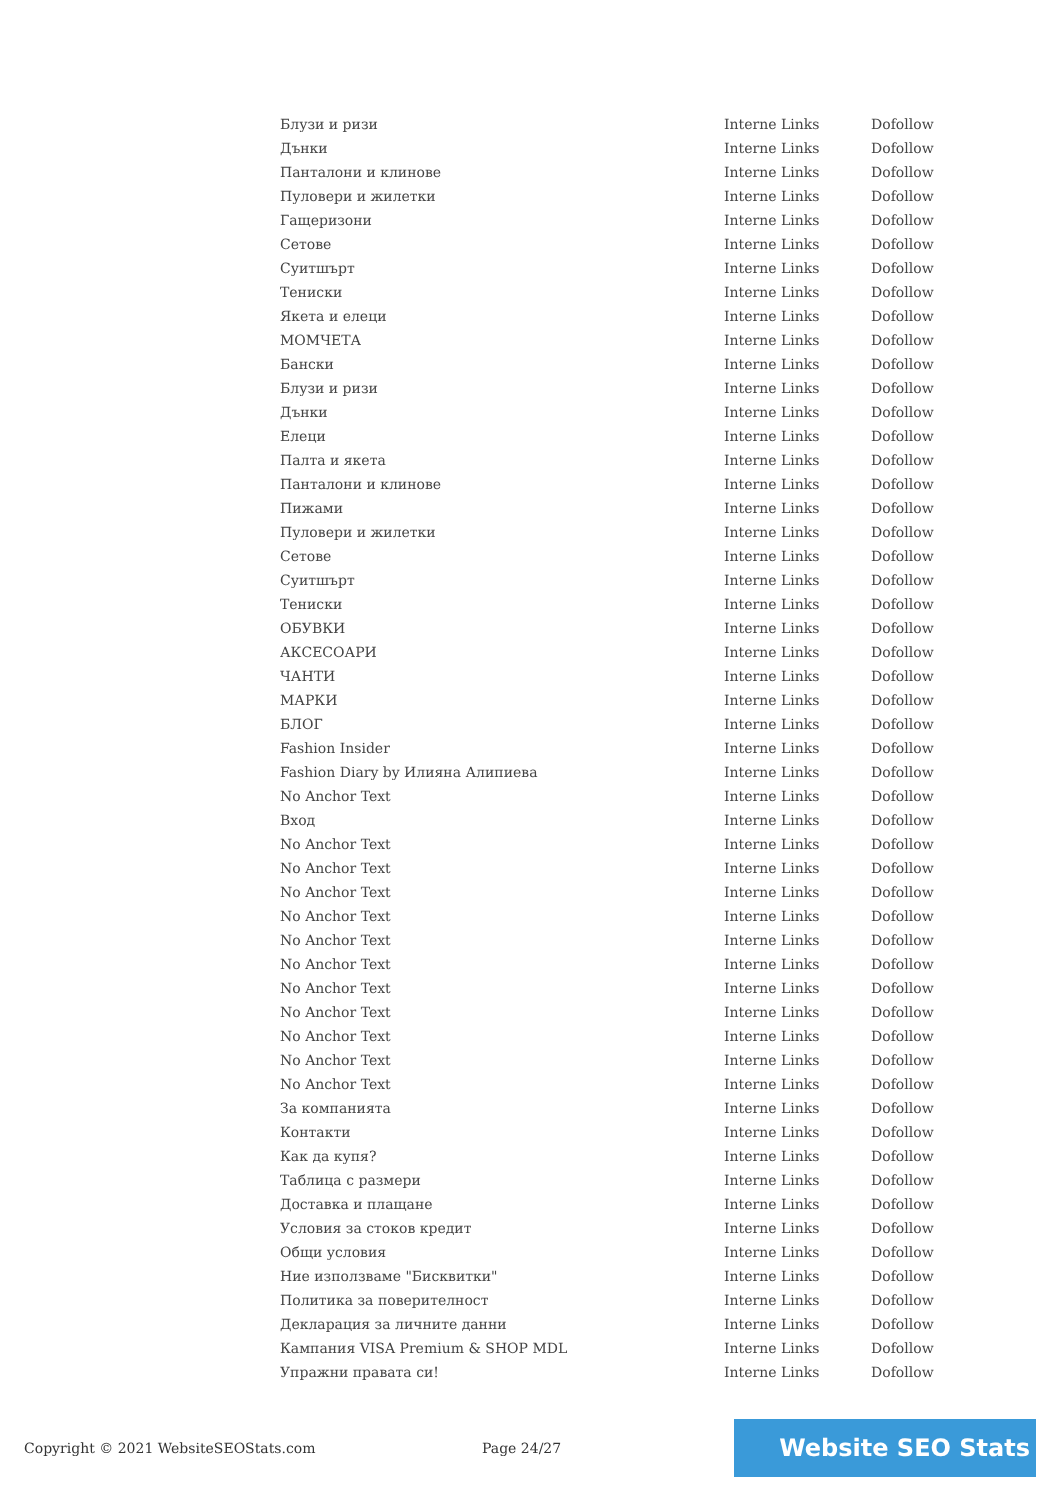| Блузи и ризи | Interne Links | Dofollow |
| Дънки | Interne Links | Dofollow |
| Панталони и клинове | Interne Links | Dofollow |
| Пуловери и жилетки | Interne Links | Dofollow |
| Гащеризони | Interne Links | Dofollow |
| Сетове | Interne Links | Dofollow |
| Суитшърт | Interne Links | Dofollow |
| Тениски | Interne Links | Dofollow |
| Якета и елеци | Interne Links | Dofollow |
| МОМЧЕТА | Interne Links | Dofollow |
| Бански | Interne Links | Dofollow |
| Блузи и ризи | Interne Links | Dofollow |
| Дънки | Interne Links | Dofollow |
| Елеци | Interne Links | Dofollow |
| Палта и якета | Interne Links | Dofollow |
| Панталони и клинове | Interne Links | Dofollow |
| Пижами | Interne Links | Dofollow |
| Пуловери и жилетки | Interne Links | Dofollow |
| Сетове | Interne Links | Dofollow |
| Суитшърт | Interne Links | Dofollow |
| Тениски | Interne Links | Dofollow |
| ОБУВКИ | Interne Links | Dofollow |
| АКСЕСОАРИ | Interne Links | Dofollow |
| ЧАНТИ | Interne Links | Dofollow |
| МАРКИ | Interne Links | Dofollow |
| БЛОГ | Interne Links | Dofollow |
| Fashion Insider | Interne Links | Dofollow |
| Fashion Diary by Илияна Алипиева | Interne Links | Dofollow |
| No Anchor Text | Interne Links | Dofollow |
| Вход | Interne Links | Dofollow |
| No Anchor Text | Interne Links | Dofollow |
| No Anchor Text | Interne Links | Dofollow |
| No Anchor Text | Interne Links | Dofollow |
| No Anchor Text | Interne Links | Dofollow |
| No Anchor Text | Interne Links | Dofollow |
| No Anchor Text | Interne Links | Dofollow |
| No Anchor Text | Interne Links | Dofollow |
| No Anchor Text | Interne Links | Dofollow |
| No Anchor Text | Interne Links | Dofollow |
| No Anchor Text | Interne Links | Dofollow |
| No Anchor Text | Interne Links | Dofollow |
| За компанията | Interne Links | Dofollow |
| Контакти | Interne Links | Dofollow |
| Как да купя? | Interne Links | Dofollow |
| Таблица с размери | Interne Links | Dofollow |
| Доставка и плащане | Interne Links | Dofollow |
| Условия за стоков кредит | Interne Links | Dofollow |
| Общи условия | Interne Links | Dofollow |
| Ние използваме "Бисквитки" | Interne Links | Dofollow |
| Политика за поверителност | Interne Links | Dofollow |
| Декларация за личните данни | Interne Links | Dofollow |
| Кампания VISA Premium & SHOP MDL | Interne Links | Dofollow |
| Упражни правата си! | Interne Links | Dofollow |
Copyright © 2021 WebsiteSEOStats.com Page 24/27
Website SEO Stats